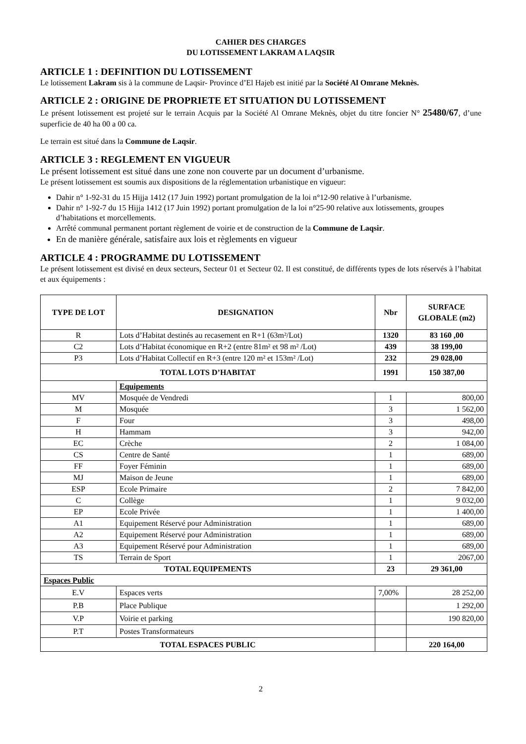CAHIER DES CHARGES
DU LOTISSEMENT LAKRAM A LAQSIR
ARTICLE 1 : DEFINITION DU LOTISSEMENT
Le lotissement Lakram sis à la commune de Laqsir- Province d’El Hajeb est initié par la Société Al Omrane Meknès.
ARTICLE 2 : ORIGINE DE PROPRIETE ET SITUATION DU LOTISSEMENT
Le présent lotissement est projeté sur le terrain Acquis par la Société Al Omrane Meknès, objet du titre foncier N° 25480/67, d’une superficie de 40 ha 00 a 00 ca.
Le terrain est situé dans la Commune de Laqsir.
ARTICLE 3 : REGLEMENT EN VIGUEUR
Le présent lotissement est situé dans une zone non couverte par un document d’urbanisme.
Le présent lotissement est soumis aux dispositions de la réglementation urbanistique en vigueur:
Dahir n° 1-92-31 du 15 Hijja 1412 (17 Juin 1992) portant promulgation de la loi n°12-90 relative à l’urbanisme.
Dahir n° 1-92-7 du 15 Hijja 1412 (17 Juin 1992) portant promulgation de la loi n°25-90 relative aux lotissements, groupes d’habitations et morcellements.
Arrêté communal permanent portant règlement de voirie et de construction de la Commune de Laqsir.
En de manière générale, satisfaire aux lois et règlements en vigueur
ARTICLE 4 : PROGRAMME DU LOTISSEMENT
Le présent lotissement est divisé en deux secteurs, Secteur 01 et Secteur 02. Il est constitué, de différents types de lots réservés à l’habitat et aux équipements :
| TYPE DE LOT | DESIGNATION | | Nbr | SURFACE GLOBALE (m2) |
| --- | --- | --- | --- | --- |
| R | Lots d’Habitat destinés au recasement en R+1 (63m²/Lot) | | 1320 | 83 160 ,00 |
| C2 | Lots d’Habitat économique en R+2 (entre 81m² et 98 m² /Lot) | | 439 | 38 199,00 |
| P3 | Lots d’Habitat Collectif en R+3 (entre 120 m² et 153m² /Lot) | | 232 | 29 028,00 |
| TOTAL LOTS D’HABITAT | | | 1991 | 150 387,00 |
| | Equipements | | | |
| MV | Mosquée de Vendredi | | 1 | 800,00 |
| M | Mosquée | | 3 | 1 562,00 |
| F | Four | | 3 | 498,00 |
| H | Hammam | | 3 | 942,00 |
| EC | Crèche | | 2 | 1 084,00 |
| CS | Centre de Santé | | 1 | 689,00 |
| FF | Foyer Féminin | | 1 | 689,00 |
| MJ | Maison de Jeune | | 1 | 689,00 |
| ESP | Ecole Primaire | | 2 | 7 842,00 |
| C | Collège | | 1 | 9 032,00 |
| EP | Ecole Privée | | 1 | 1 400,00 |
| A1 | Equipement Réservé pour Administration | | 1 | 689,00 |
| A2 | Equipement Réservé pour Administration | | 1 | 689,00 |
| A3 | Equipement Réservé pour Administration | | 1 | 689,00 |
| TS | Terrain de Sport | | 1 | 2067,00 |
| TOTAL EQUIPEMENTS | | | 23 | 29 361,00 |
| Espaces Public | | | | |
| E.V | Espaces verts | 7,00% | | 28 252,00 |
| P.B | Place Publique | | | 1 292,00 |
| V.P | Voirie et parking | | | 190 820,00 |
| P.T | Postes Transformateurs | | | |
| TOTAL ESPACES PUBLIC | | | | 220 164,00 |
2